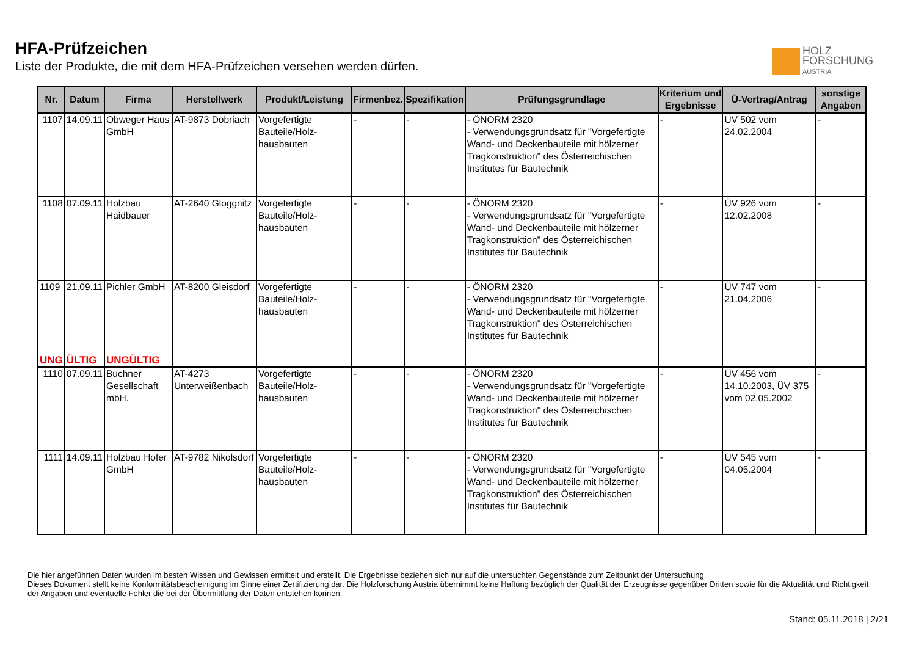HFA-Prüfzeichen
Liste der Produkte, die mit dem HFA-Prüfzeichen versehen werden dürfen.
HOLZ
FORSCHUNG
AUSTRIA
| Nr. | Datum | Firma | Herstellwerk | Produkt/Leistung | Firmenbez. | Spezifikation | Prüfungsgrundlage | Kriterium und Ergebnisse | Ü-Vertrag/Antrag | sonstige Angaben |
| --- | --- | --- | --- | --- | --- | --- | --- | --- | --- | --- |
| 1107 | 14.09.11 | Obweger Haus GmbH | AT-9873 Döbriach | Vorgefertigte Bauteile/Holz-hausbauten | - | - | - ÖNORM 2320 - Verwendungsgrundsatz für "Vorgefertigte Wand- und Deckenbauteile mit hölzerner Tragkonstruktion" des Österreichischen Institutes für Bautechnik | - | ÜV 502 vom 24.02.2004 | - |
| 1108 | 07.09.11 | Holzbau Haidbauer | AT-2640 Gloggnitz | Vorgefertigte Bauteile/Holz-hausbauten | - | - | - ÖNORM 2320 - Verwendungsgrundsatz für "Vorgefertigte Wand- und Deckenbauteile mit hölzerner Tragkonstruktion" des Österreichischen Institutes für Bautechnik | - | ÜV 926 vom 12.02.2008 | - |
| 1109 UNG | 21.09.11 ÜLTIG | Pichler GmbH UNGÜLTIG | AT-8200 Gleisdorf | Vorgefertigte Bauteile/Holz-hausbauten | - | - | - ÖNORM 2320 - Verwendungsgrundsatz für "Vorgefertigte Wand- und Deckenbauteile mit hölzerner Tragkonstruktion" des Österreichischen Institutes für Bautechnik | - | ÜV 747 vom 21.04.2006 | - |
| 1110 | 07.09.11 | Buchner Gesellschaft mbH. | AT-4273 Unterweißenbach | Vorgefertigte Bauteile/Holz-hausbauten | - | - | - ÖNORM 2320 - Verwendungsgrundsatz für "Vorgefertigte Wand- und Deckenbauteile mit hölzerner Tragkonstruktion" des Österreichischen Institutes für Bautechnik | - | ÜV 456 vom 14.10.2003, ÜV 375 vom 02.05.2002 | - |
| 1111 | 14.09.11 | Holzbau Hofer GmbH | AT-9782 Nikolsdorf | Vorgefertigte Bauteile/Holz-hausbauten | - | - | - ÖNORM 2320 - Verwendungsgrundsatz für "Vorgefertigte Wand- und Deckenbauteile mit hölzerner Tragkonstruktion" des Österreichischen Institutes für Bautechnik | - | ÜV 545 vom 04.05.2004 | - |
Die hier angeführten Daten wurden im besten Wissen und Gewissen ermittelt und erstellt. Die Ergebnisse beziehen sich nur auf die untersuchten Gegenstände zum Zeitpunkt der Untersuchung.
Dieses Dokument stellt keine Konformitätsbescheinigung im Sinne einer Zertifizierung dar. Die Holzforschung Austria übernimmt keine Haftung bezüglich der Qualität der Erzeugnisse gegenüber Dritten sowie für die Aktualität und Richtigkeit der Angaben und eventuelle Fehler die bei der Übermittlung der Daten entstehen können.
Stand: 05.11.2018 | 2/21